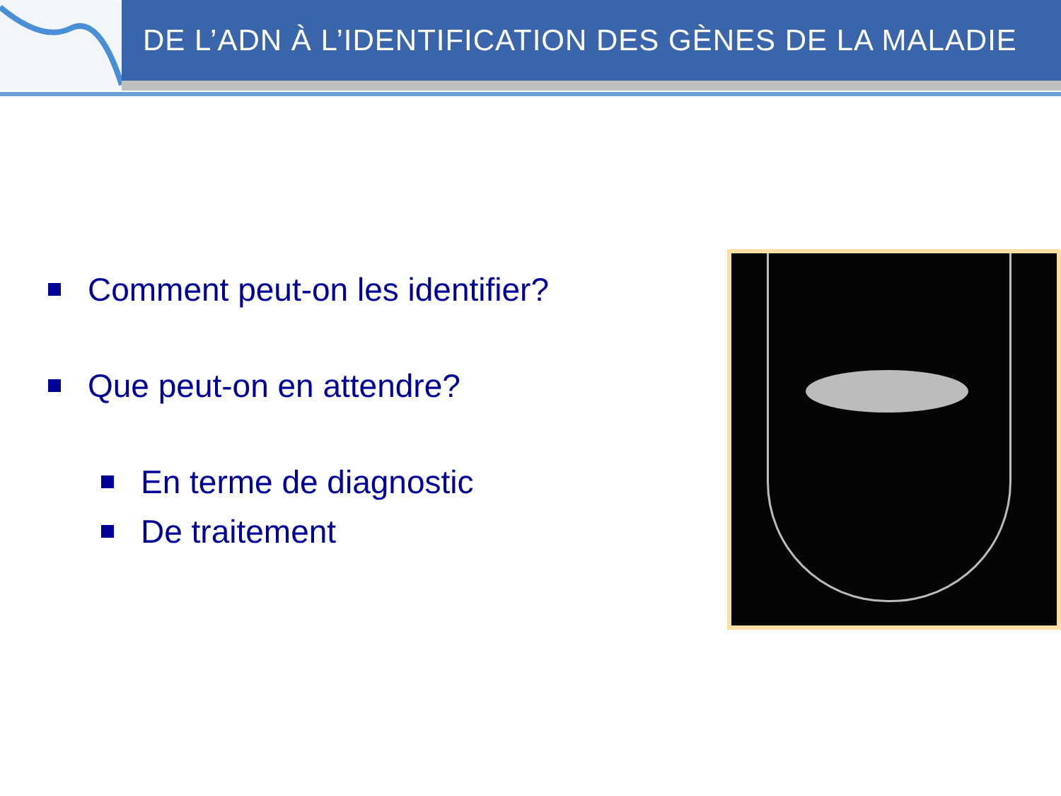DE L’ADN À L’IDENTIFICATION DES GÈNES DE LA MALADIE
Comment peut-on les identifier?
Que peut-on en attendre?
En terme de diagnostic
De traitement